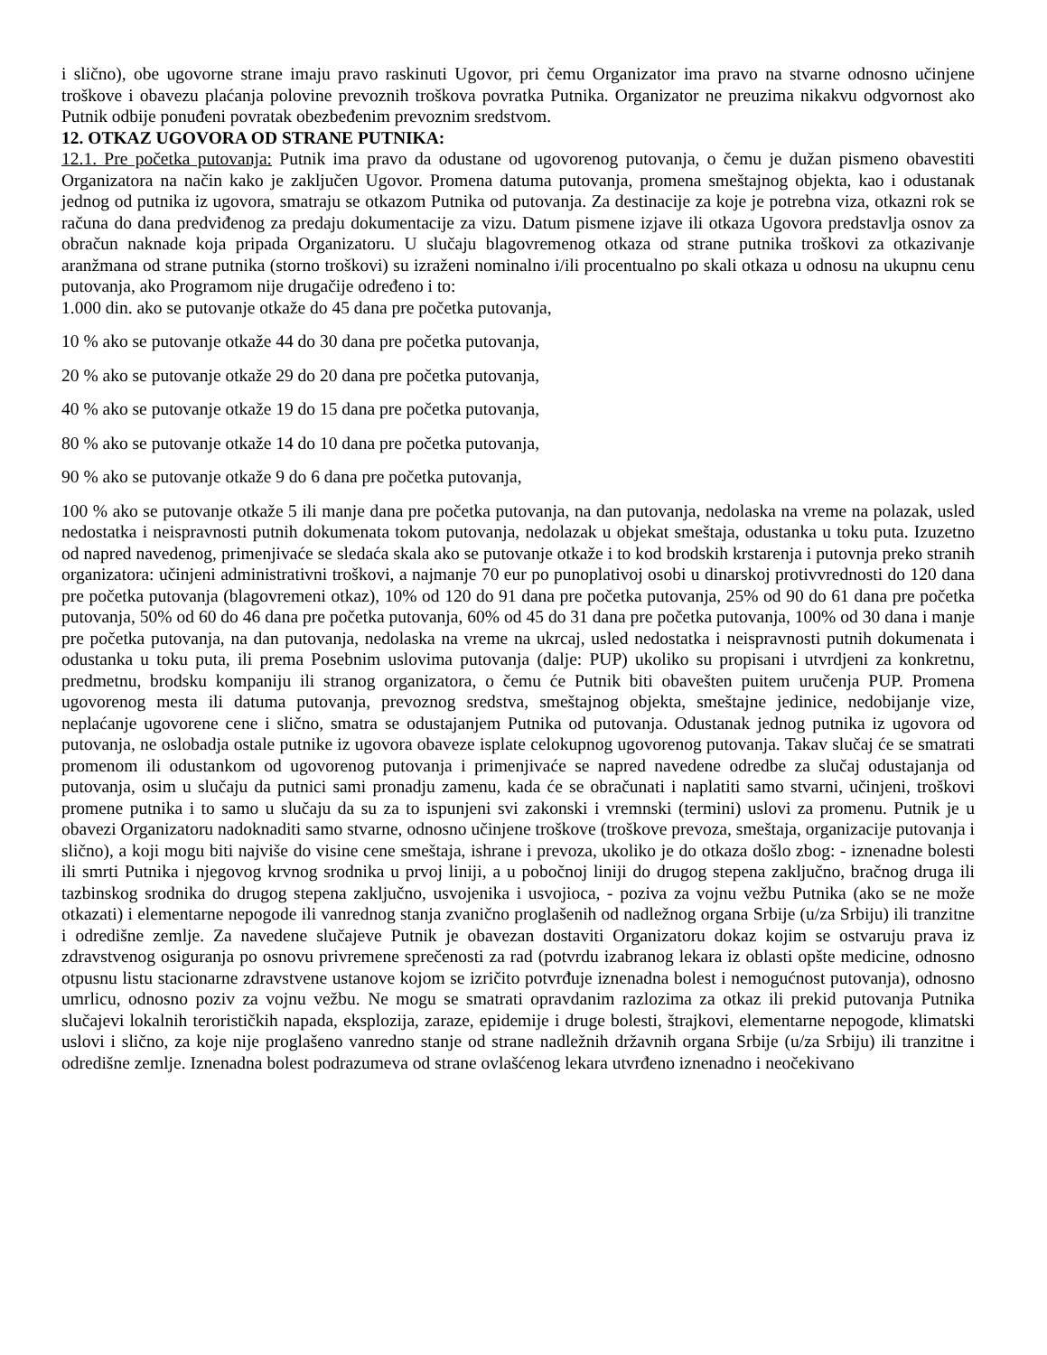i slično), obe ugovorne strane imaju pravo raskinuti Ugovor, pri čemu Organizator ima pravo na stvarne odnosno učinjene troškove i obavezu plaćanja polovine prevoznih troškova povratka Putnika. Organizator ne preuzima nikakvu odgvornost ako Putnik odbije ponuđeni povratak obezbeđenim prevoznim sredstvom.
12. OTKAZ UGOVORA OD STRANE PUTNIKA:
12.1. Pre početka putovanja: Putnik ima pravo da odustane od ugovorenog putovanja, o čemu je dužan pismeno obavestiti Organizatora na način kako je zaključen Ugovor. Promena datuma putovanja, promena smeštajnog objekta, kao i odustanak jednog od putnika iz ugovora, smatraju se otkazom Putnika od putovanja. Za destinacije za koje je potrebna viza, otkazni rok se računa do dana predviđenog za predaju dokumentacije za vizu. Datum pismene izjave ili otkaza Ugovora predstavlja osnov za obračun naknade koja pripada Organizatoru. U slučaju blagovremenog otkaza od strane putnika troškovi za otkazivanje aranžmana od strane putnika (storno troškovi) su izraženi nominalno i/ili procentualno po skali otkaza u odnosu na ukupnu cenu putovanja, ako Programom nije drugačije određeno i to:
1.000 din. ako se putovanje otkaže do 45 dana pre početka putovanja,
10 % ako se putovanje otkaže 44 do 30 dana pre početka putovanja,
20 % ako se putovanje otkaže 29 do 20 dana pre početka putovanja,
40 % ako se putovanje otkaže 19 do 15 dana pre početka putovanja,
80 % ako se putovanje otkaže 14 do 10 dana pre početka putovanja,
90 % ako se putovanje otkaže 9 do 6 dana pre početka putovanja,
100 % ako se putovanje otkaže 5 ili manje dana pre početka putovanja, na dan putovanja, nedolaska na vreme na polazak, usled nedostatka i neispravnosti putnih dokumenata tokom putovanja, nedolazak u objekat smeštaja, odustanka u toku puta. Izuzetno od napred navedenog, primenjivaće se sledaća skala ako se putovanje otkaže i to kod brodskih krstarenja i putovnja preko stranih organizatora: učinjeni administrativni troškovi, a najmanje 70 eur po punoplativoj osobi u dinarskoj protivvrednosti do 120 dana pre početka putovanja (blagovremeni otkaz), 10% od 120 do 91 dana pre početka putovanja, 25% od 90 do 61 dana pre početka putovanja, 50% od 60 do 46 dana pre početka putovanja, 60% od 45 do 31 dana pre početka putovanja, 100% od 30 dana i manje pre početka putovanja, na dan putovanja, nedolaska na vreme na ukrcaj, usled nedostatka i neispravnosti putnih dokumenata i odustanka u toku puta, ili prema Posebnim uslovima putovanja (dalje: PUP) ukoliko su propisani i utvrdjeni za konkretnu, predmetnu, brodsku kompaniju ili stranog organizatora, o čemu će Putnik biti obavešten puitem uručenja PUP. Promena ugovorenog mesta ili datuma putovanja, prevoznog sredstva, smeštajnog objekta, smeštajne jedinice, nedobijanje vize, neplaćanje ugovorene cene i slično, smatra se odustajanjem Putnika od putovanja. Odustanak jednog putnika iz ugovora od putovanja, ne oslobadja ostale putnike iz ugovora obaveze isplate celokupnog ugovorenog putovanja. Takav slučaj će se smatrati promenom ili odustankom od ugovorenog putovanja i primenjivaće se napred navedene odredbe za slučaj odustajanja od putovanja, osim u slučaju da putnici sami pronadju zamenu, kada će se obračunati i naplatiti samo stvarni, učinjeni, troškovi promene putnika i to samo u slučaju da su za to ispunjeni svi zakonski i vremnski (termini) uslovi za promenu. Putnik je u obavezi Organizatoru nadoknaditi samo stvarne, odnosno učinjene troškove (troškove prevoza, smeštaja, organizacije putovanja i slično), a koji mogu biti najviše do visine cene smeštaja, ishrane i prevoza, ukoliko je do otkaza došlo zbog: - iznenadne bolesti ili smrti Putnika i njegovog krvnog srodnika u prvoj liniji, a u pobočnoj liniji do drugog stepena zaključno, bračnog druga ili tazbinskog srodnika do drugog stepena zaključno, usvojenika i usvojioca, - poziva za vojnu vežbu Putnika (ako se ne može otkazati) i elementarne nepogode ili vanrednog stanja zvanično proglašenih od nadležnog organa Srbije (u/za Srbiju) ili tranzitne i odredišne zemlje. Za navedene slučajeve Putnik je obavezan dostaviti Organizatoru dokaz kojim se ostvaruju prava iz zdravstvenog osiguranja po osnovu privremene sprečenosti za rad (potvrdu izabranog lekara iz oblasti opšte medicine, odnosno otpusnu listu stacionarne zdravstvene ustanove kojom se izričito potvrđuje iznenadna bolest i nemogućnost putovanja), odnosno umrlicu, odnosno poziv za vojnu vežbu. Ne mogu se smatrati opravdanim razlozima za otkaz ili prekid putovanja Putnika slučajevi lokalnih terorističkih napada, eksplozija, zaraze, epidemije i druge bolesti, štrajkovi, elementarne nepogode, klimatski uslovi i slično, za koje nije proglašeno vanredno stanje od strane nadležnih državnih organa Srbije (u/za Srbiju) ili tranzitne i odredišne zemlje. Iznenadna bolest podrazumeva od strane ovlašćenog lekara utvrđeno iznenadno i neočekivano